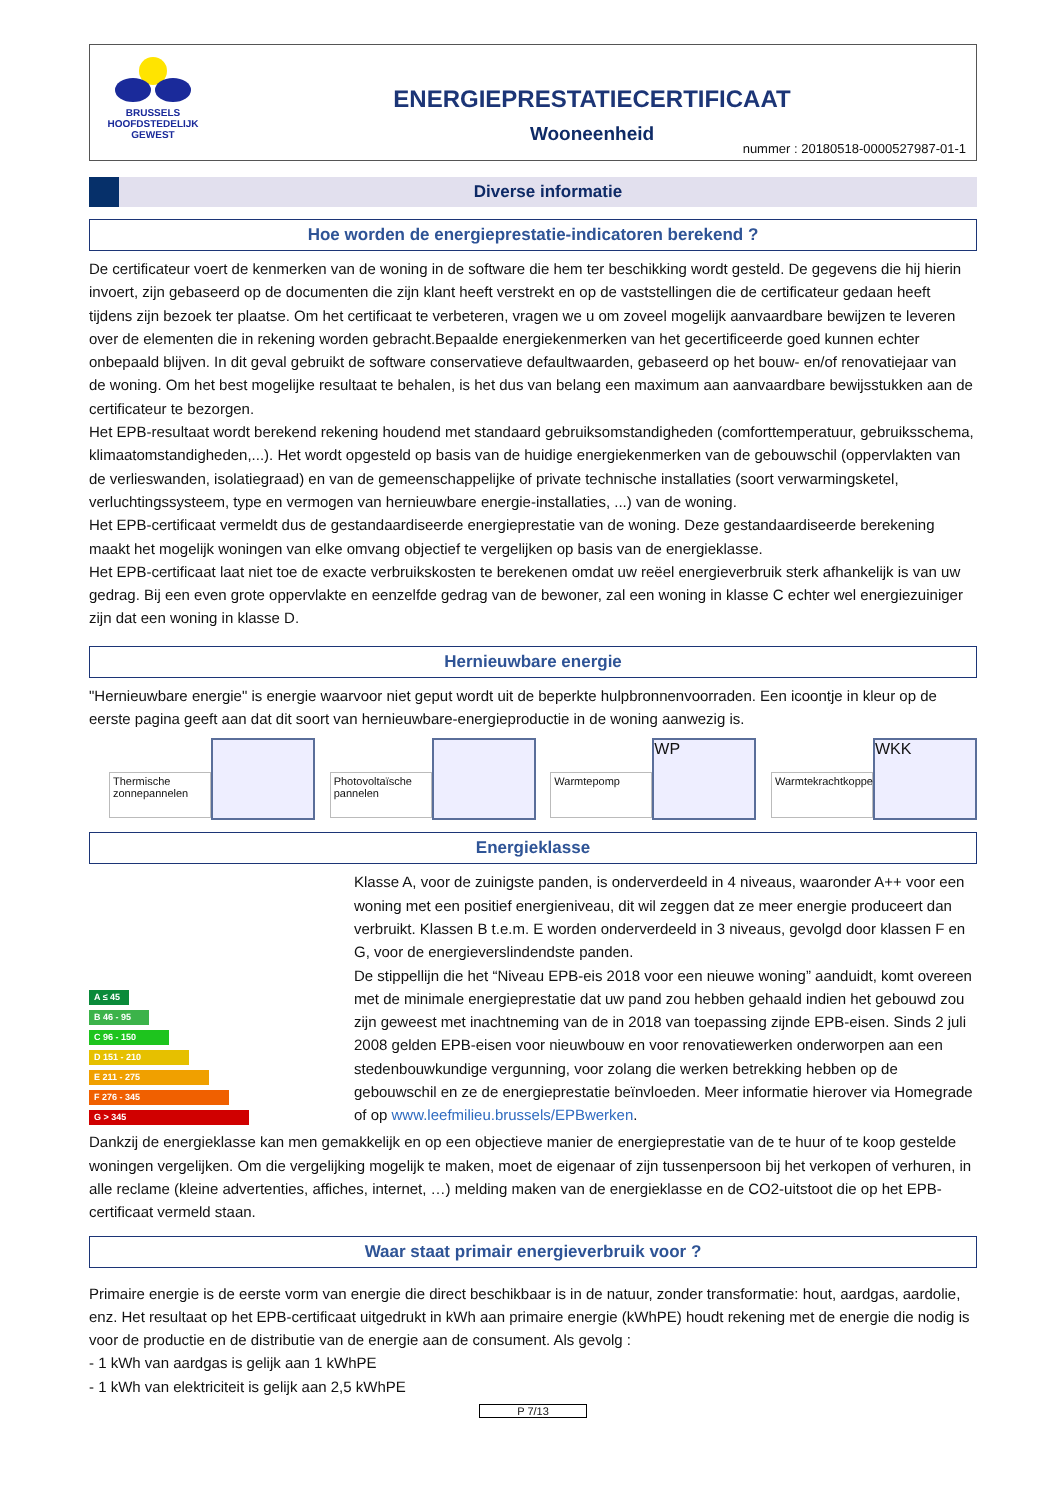BRUSSELS
HOOFDSTEDELIJK
GEWEST
ENERGIEPRESTATIECERTIFICAAT
Wooneenheid
nummer : 20180518-0000527987-01-1
Diverse informatie
Hoe worden de energieprestatie-indicatoren berekend ?
De certificateur voert de kenmerken van de woning in de software die hem ter beschikking wordt gesteld. De gegevens die hij hierin invoert, zijn gebaseerd op de documenten die zijn klant heeft verstrekt en op de vaststellingen die de certificateur gedaan heeft tijdens zijn bezoek ter plaatse. Om het certificaat te verbeteren, vragen we u om zoveel mogelijk aanvaardbare bewijzen te leveren over de elementen die in rekening worden gebracht.Bepaalde energiekenmerken van het gecertificeerde goed kunnen echter onbepaald blijven. In dit geval gebruikt de software conservatieve defaultwaarden, gebaseerd op het bouw- en/of renovatiejaar van de woning. Om het best mogelijke resultaat te behalen, is het dus van belang een maximum aan aanvaardbare bewijsstukken aan de certificateur te bezorgen.
Het EPB-resultaat wordt berekend rekening houdend met standaard gebruiksomstandigheden (comforttemperatuur, gebruiksschema, klimaatomstandigheden,...). Het wordt opgesteld op basis van de huidige energiekenmerken van de gebouwschil (oppervlakten van de verlieswanden, isolatiegraad) en van de gemeenschappelijke of private technische installaties (soort verwarmingsketel, verluchtingssysteem, type en vermogen van hernieuwbare energie-installaties, ...) van de woning.
Het EPB-certificaat vermeldt dus de gestandaardiseerde energieprestatie van de woning. Deze gestandaardiseerde berekening maakt het mogelijk woningen van elke omvang objectief te vergelijken op basis van de energieklasse.
Het EPB-certificaat laat niet toe de exacte verbruikskosten te berekenen omdat uw reëel energieverbruik sterk afhankelijk is van uw gedrag. Bij een even grote oppervlakte en eenzelfde gedrag van de bewoner, zal een woning in klasse C echter wel energiezuiniger zijn dat een woning in klasse D.
Hernieuwbare energie
"Hernieuwbare energie" is energie waarvoor niet geput wordt uit de beperkte hulpbronnenvoorraden. Een icoontje in kleur op de eerste pagina geeft aan dat dit soort van hernieuwbare-energieproductie in de woning aanwezig is.
Thermische zonnepannelen Photovoltaïsche pannelen Warmtepomp
WP
Warmtekrachtkoppeling
WKK
Energieklasse
A ≤ 45
B 46 - 95
C 96 - 150
D 151 - 210
E 211 - 275
F 276 - 345
G > 345
Klasse A, voor de zuinigste panden, is onderverdeeld in 4 niveaus, waaronder A++ voor een woning met een positief energieniveau, dit wil zeggen dat ze meer energie produceert dan verbruikt. Klassen B t.e.m. E worden onderverdeeld in 3 niveaus, gevolgd door klassen F en G, voor de energieverslindendste panden.
De stippellijn die het “Niveau EPB-eis 2018 voor een nieuwe woning” aanduidt, komt overeen met de minimale energieprestatie dat uw pand zou hebben gehaald indien het gebouwd zou zijn geweest met inachtneming van de in 2018 van toepassing zijnde EPB-eisen. Sinds 2 juli 2008 gelden EPB-eisen voor nieuwbouw en voor renovatiewerken onderworpen aan een stedenbouwkundige vergunning, voor zolang die werken betrekking hebben op de gebouwschil en ze de energieprestatie beïnvloeden. Meer informatie hierover via Homegrade of op www.leefmilieu.brussels/EPBwerken.
Dankzij de energieklasse kan men gemakkelijk en op een objectieve manier de energieprestatie van de te huur of te koop gestelde woningen vergelijken. Om die vergelijking mogelijk te maken, moet de eigenaar of zijn tussenpersoon bij het verkopen of verhuren, in alle reclame (kleine advertenties, affiches, internet, …) melding maken van de energieklasse en de CO2-uitstoot die op het EPB-certificaat vermeld staan.
Waar staat primair energieverbruik voor ?
Primaire energie is de eerste vorm van energie die direct beschikbaar is in de natuur, zonder transformatie: hout, aardgas, aardolie, enz. Het resultaat op het EPB-certificaat uitgedrukt in kWh aan primaire energie (kWhPE) houdt rekening met de energie die nodig is voor de productie en de distributie van de energie aan de consument. Als gevolg :
- 1 kWh van aardgas is gelijk aan 1 kWhPE
- 1 kWh van elektriciteit is gelijk aan 2,5 kWhPE
P 7/13